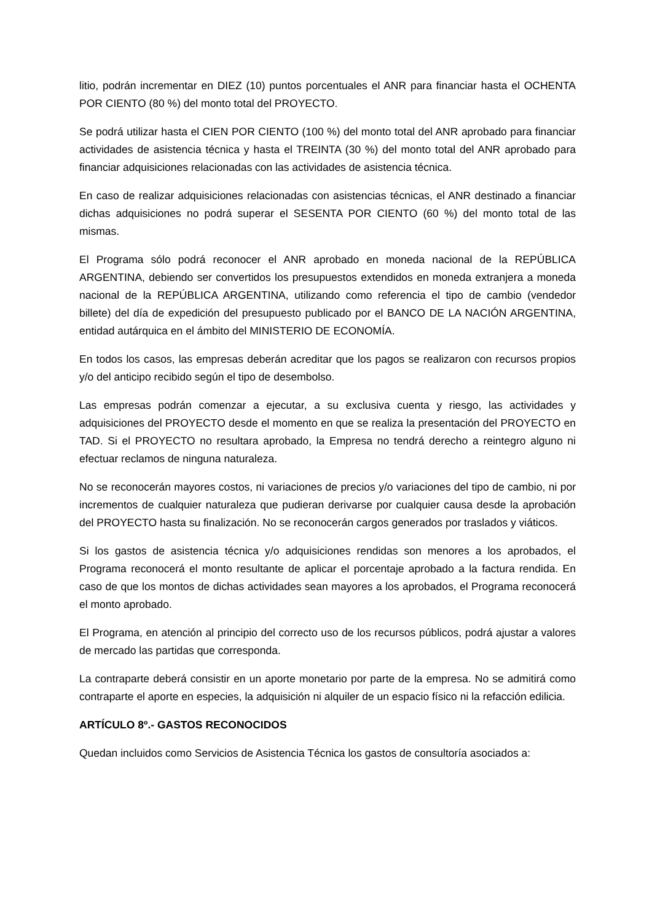litio, podrán incrementar en DIEZ (10) puntos porcentuales el ANR para financiar hasta el OCHENTA POR CIENTO (80 %) del monto total del PROYECTO.
Se podrá utilizar hasta el CIEN POR CIENTO (100 %) del monto total del ANR aprobado para financiar actividades de asistencia técnica y hasta el TREINTA (30 %) del monto total del ANR aprobado para financiar adquisiciones relacionadas con las actividades de asistencia técnica.
En caso de realizar adquisiciones relacionadas con asistencias técnicas, el ANR destinado a financiar dichas adquisiciones no podrá superar el SESENTA POR CIENTO (60 %) del monto total de las mismas.
El Programa sólo podrá reconocer el ANR aprobado en moneda nacional de la REPÚBLICA ARGENTINA, debiendo ser convertidos los presupuestos extendidos en moneda extranjera a moneda nacional de la REPÚBLICA ARGENTINA, utilizando como referencia el tipo de cambio (vendedor billete) del día de expedición del presupuesto publicado por el BANCO DE LA NACIÓN ARGENTINA, entidad autárquica en el ámbito del MINISTERIO DE ECONOMÍA.
En todos los casos, las empresas deberán acreditar que los pagos se realizaron con recursos propios y/o del anticipo recibido según el tipo de desembolso.
Las empresas podrán comenzar a ejecutar, a su exclusiva cuenta y riesgo, las actividades y adquisiciones del PROYECTO desde el momento en que se realiza la presentación del PROYECTO en TAD. Si el PROYECTO no resultara aprobado, la Empresa no tendrá derecho a reintegro alguno ni efectuar reclamos de ninguna naturaleza.
No se reconocerán mayores costos, ni variaciones de precios y/o variaciones del tipo de cambio, ni por incrementos de cualquier naturaleza que pudieran derivarse por cualquier causa desde la aprobación del PROYECTO hasta su finalización. No se reconocerán cargos generados por traslados y viáticos.
Si los gastos de asistencia técnica y/o adquisiciones rendidas son menores a los aprobados, el Programa reconocerá el monto resultante de aplicar el porcentaje aprobado a la factura rendida. En caso de que los montos de dichas actividades sean mayores a los aprobados, el Programa reconocerá el monto aprobado.
El Programa, en atención al principio del correcto uso de los recursos públicos, podrá ajustar a valores de mercado las partidas que corresponda.
La contraparte deberá consistir en un aporte monetario por parte de la empresa. No se admitirá como contraparte el aporte en especies, la adquisición ni alquiler de un espacio físico ni la refacción edilicia.
ARTÍCULO 8º.- GASTOS RECONOCIDOS
Quedan incluidos como Servicios de Asistencia Técnica los gastos de consultoría asociados a: